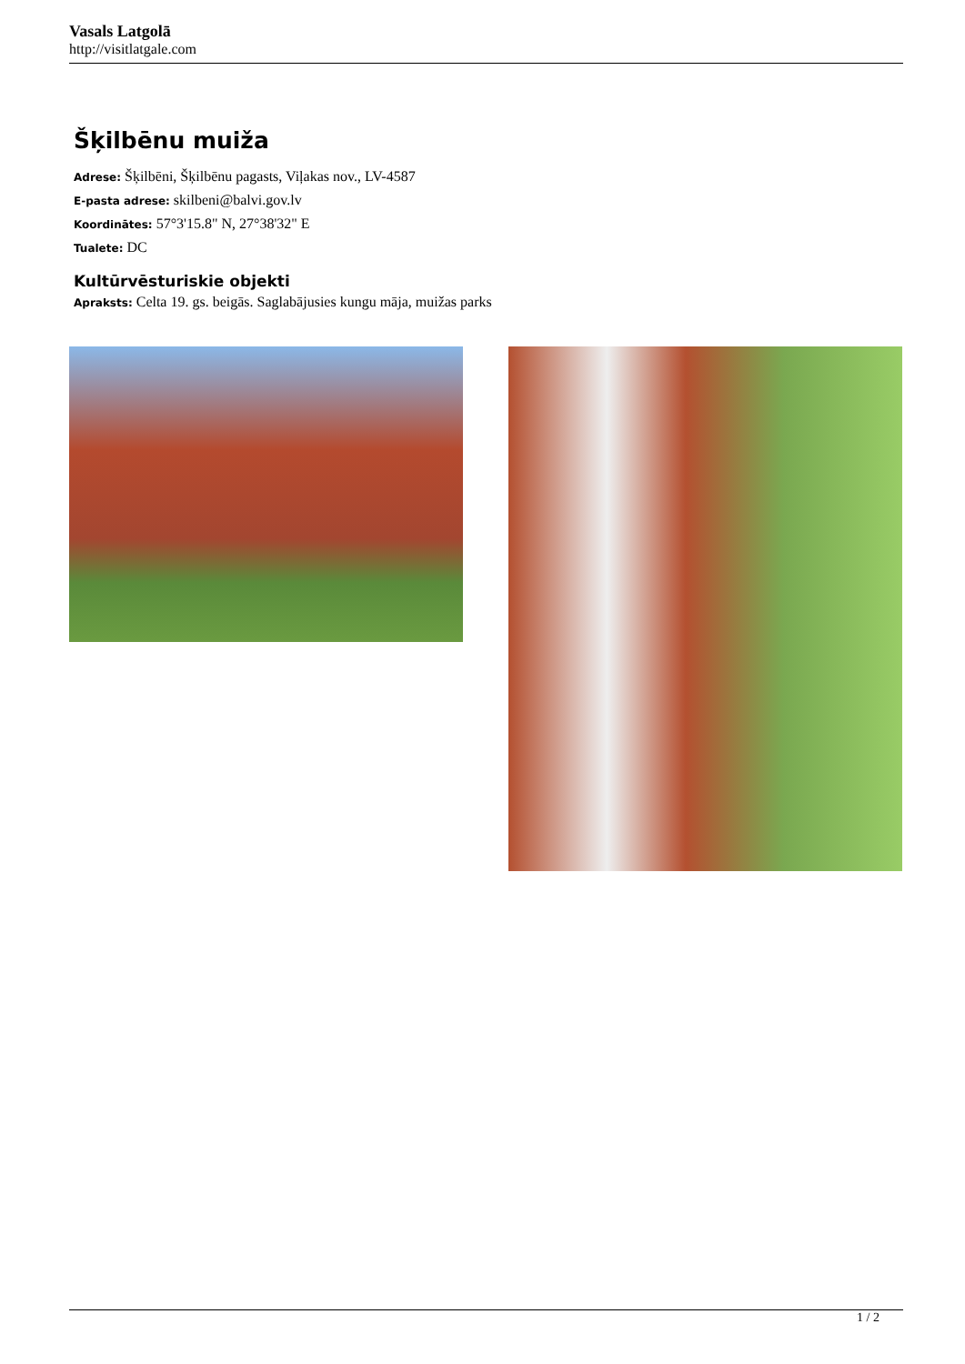Vasals Latgolā
http://visitlatgale.com
Šķilbēnu muiža
Adrese: Šķilbēni, Šķilbēnu pagasts, Viļakas nov., LV-4587
E-pasta adrese: skilbeni@balvi.gov.lv
Koordinātes: 57°3'15.8" N, 27°38'32" E
Tualete: DC
Kultūrvēsturiskie objekti
Apraksts: Celta 19. gs. beigās. Saglabājusies kungu māja, muižas parks
1 / 2